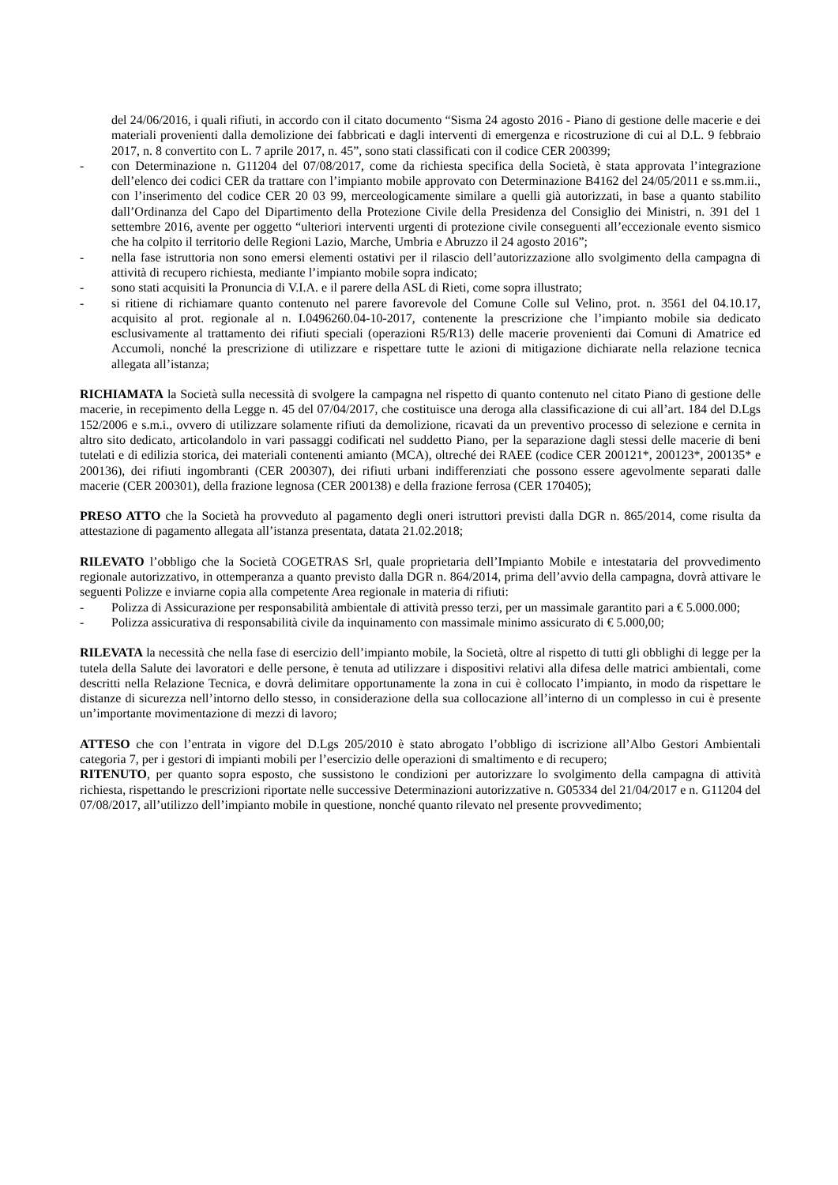del 24/06/2016, i quali rifiuti, in accordo con il citato documento “Sisma 24 agosto 2016 - Piano di gestione delle macerie e dei materiali provenienti dalla demolizione dei fabbricati e dagli interventi di emergenza e ricostruzione di cui al D.L. 9 febbraio 2017, n. 8 convertito con L. 7 aprile 2017, n. 45”, sono stati classificati con il codice CER 200399;
- con Determinazione n. G11204 del 07/08/2017, come da richiesta specifica della Società, è stata approvata l’integrazione dell’elenco dei codici CER da trattare con l’impianto mobile approvato con Determinazione B4162 del 24/05/2011 e ss.mm.ii., con l’inserimento del codice CER 20 03 99, merceologicamente similare a quelli già autorizzati, in base a quanto stabilito dall’Ordinanza del Capo del Dipartimento della Protezione Civile della Presidenza del Consiglio dei Ministri, n. 391 del 1 settembre 2016, avente per oggetto “ulteriori interventi urgenti di protezione civile conseguenti all’eccezionale evento sismico che ha colpito il territorio delle Regioni Lazio, Marche, Umbria e Abruzzo il 24 agosto 2016”;
- nella fase istruttoria non sono emersi elementi ostativi per il rilascio dell’autorizzazione allo svolgimento della campagna di attività di recupero richiesta, mediante l’impianto mobile sopra indicato;
- sono stati acquisiti la Pronuncia di V.I.A. e il parere della ASL di Rieti, come sopra illustrato;
- si ritiene di richiamare quanto contenuto nel parere favorevole del Comune Colle sul Velino, prot. n. 3561 del 04.10.17, acquisito al prot. regionale al n. I.0496260.04-10-2017, contenente la prescrizione che l’impianto mobile sia dedicato esclusivamente al trattamento dei rifiuti speciali (operazioni R5/R13) delle macerie provenienti dai Comuni di Amatrice ed Accumoli, nonché la prescrizione di utilizzare e rispettare tutte le azioni di mitigazione dichiarate nella relazione tecnica allegata all’istanza;
RICHIAMATA la Società sulla necessità di svolgere la campagna nel rispetto di quanto contenuto nel citato Piano di gestione delle macerie, in recepimento della Legge n. 45 del 07/04/2017, che costituisce una deroga alla classificazione di cui all’art. 184 del D.Lgs 152/2006 e s.m.i., ovvero di utilizzare solamente rifiuti da demolizione, ricavati da un preventivo processo di selezione e cernita in altro sito dedicato, articolandolo in vari passaggi codificati nel suddetto Piano, per la separazione dagli stessi delle macerie di beni tutelati e di edilizia storica, dei materiali contenenti amianto (MCA), oltreché dei RAEE (codice CER 200121*, 200123*, 200135* e 200136), dei rifiuti ingombranti (CER 200307), dei rifiuti urbani indifferenziati che possono essere agevolmente separati dalle macerie (CER 200301), della frazione legnosa (CER 200138) e della frazione ferrosa (CER 170405);
PRESO ATTO che la Società ha provveduto al pagamento degli oneri istruttori previsti dalla DGR n. 865/2014, come risulta da attestazione di pagamento allegata all’istanza presentata, datata 21.02.2018;
RILEVATO l’obbligo che la Società COGETRAS Srl, quale proprietaria dell’Impianto Mobile e intestataria del provvedimento regionale autorizzativo, in ottemperanza a quanto previsto dalla DGR n. 864/2014, prima dell’avvio della campagna, dovrà attivare le seguenti Polizze e inviarne copia alla competente Area regionale in materia di rifiuti:
- Polizza di Assicurazione per responsabilità ambientale di attività presso terzi, per un massimale garantito pari a € 5.000.000;
- Polizza assicurativa di responsabilità civile da inquinamento con massimale minimo assicurato di € 5.000,00;
RILEVATA la necessità che nella fase di esercizio dell’impianto mobile, la Società, oltre al rispetto di tutti gli obblighi di legge per la tutela della Salute dei lavoratori e delle persone, è tenuta ad utilizzare i dispositivi relativi alla difesa delle matrici ambientali, come descritti nella Relazione Tecnica, e dovrà delimitare opportunamente la zona in cui è collocato l’impianto, in modo da rispettare le distanze di sicurezza nell’intorno dello stesso, in considerazione della sua collocazione all’interno di un complesso in cui è presente un’importante movimentazione di mezzi di lavoro;
ATTESO che con l’entrata in vigore del D.Lgs 205/2010 è stato abrogato l’obbligo di iscrizione all’Albo Gestori Ambientali categoria 7, per i gestori di impianti mobili per l’esercizio delle operazioni di smaltimento e di recupero;
RITENUTO, per quanto sopra esposto, che sussistono le condizioni per autorizzare lo svolgimento della campagna di attività richiesta, rispettando le prescrizioni riportate nelle successive Determinazioni autorizzative n. G05334 del 21/04/2017 e n. G11204 del 07/08/2017, all’utilizzo dell’impianto mobile in questione, nonché quanto rilevato nel presente provvedimento;